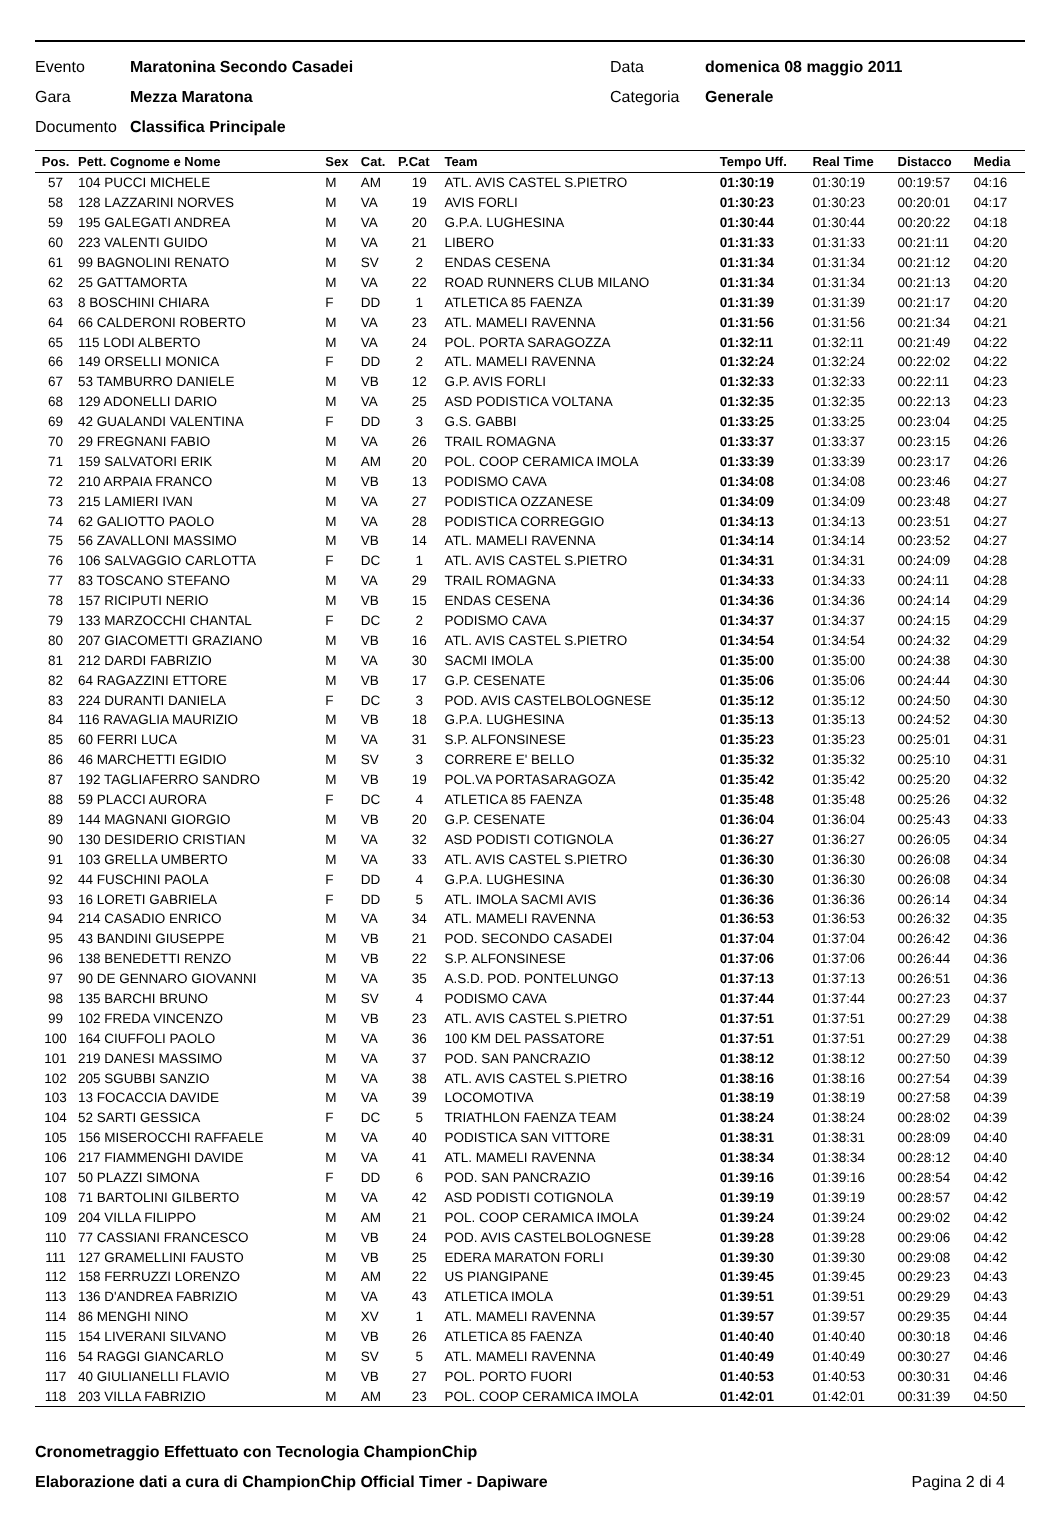Evento Maratonina Secondo Casadei Data domenica 08 maggio 2011
Gara Mezza Maratona Categoria Generale
Documento Classifica Principale
| Pos. | Pett. Cognome e Nome | Sex | Cat. | P.Cat | Team | Tempo Uff. | Real Time | Distacco | Media |
| --- | --- | --- | --- | --- | --- | --- | --- | --- | --- |
| 57 | 104 PUCCI MICHELE | M | AM | 19 | ATL. AVIS CASTEL S.PIETRO | 01:30:19 | 01:30:19 | 00:19:57 | 04:16 |
| 58 | 128 LAZZARINI NORVES | M | VA | 19 | AVIS FORLI | 01:30:23 | 01:30:23 | 00:20:01 | 04:17 |
| 59 | 195 GALEGATI ANDREA | M | VA | 20 | G.P.A. LUGHESINA | 01:30:44 | 01:30:44 | 00:20:22 | 04:18 |
| 60 | 223 VALENTI GUIDO | M | VA | 21 | LIBERO | 01:31:33 | 01:31:33 | 00:21:11 | 04:20 |
| 61 | 99 BAGNOLINI RENATO | M | SV | 2 | ENDAS CESENA | 01:31:34 | 01:31:34 | 00:21:12 | 04:20 |
| 62 | 25 GATTAMORTA | M | VA | 22 | ROAD RUNNERS CLUB MILANO | 01:31:34 | 01:31:34 | 00:21:13 | 04:20 |
| 63 | 8 BOSCHINI CHIARA | F | DD | 1 | ATLETICA 85 FAENZA | 01:31:39 | 01:31:39 | 00:21:17 | 04:20 |
| 64 | 66 CALDERONI ROBERTO | M | VA | 23 | ATL. MAMELI RAVENNA | 01:31:56 | 01:31:56 | 00:21:34 | 04:21 |
| 65 | 115 LODI ALBERTO | M | VA | 24 | POL. PORTA SARAGOZZA | 01:32:11 | 01:32:11 | 00:21:49 | 04:22 |
| 66 | 149 ORSELLI MONICA | F | DD | 2 | ATL. MAMELI RAVENNA | 01:32:24 | 01:32:24 | 00:22:02 | 04:22 |
| 67 | 53 TAMBURRO DANIELE | M | VB | 12 | G.P. AVIS FORLI | 01:32:33 | 01:32:33 | 00:22:11 | 04:23 |
| 68 | 129 ADONELLI DARIO | M | VA | 25 | ASD PODISTICA VOLTANA | 01:32:35 | 01:32:35 | 00:22:13 | 04:23 |
| 69 | 42 GUALANDI VALENTINA | F | DD | 3 | G.S. GABBI | 01:33:25 | 01:33:25 | 00:23:04 | 04:25 |
| 70 | 29 FREGNANI FABIO | M | VA | 26 | TRAIL ROMAGNA | 01:33:37 | 01:33:37 | 00:23:15 | 04:26 |
| 71 | 159 SALVATORI ERIK | M | AM | 20 | POL. COOP CERAMICA IMOLA | 01:33:39 | 01:33:39 | 00:23:17 | 04:26 |
| 72 | 210 ARPAIA FRANCO | M | VB | 13 | PODISMO CAVA | 01:34:08 | 01:34:08 | 00:23:46 | 04:27 |
| 73 | 215 LAMIERI IVAN | M | VA | 27 | PODISTICA OZZANESE | 01:34:09 | 01:34:09 | 00:23:48 | 04:27 |
| 74 | 62 GALIOTTO PAOLO | M | VA | 28 | PODISTICA CORREGGIO | 01:34:13 | 01:34:13 | 00:23:51 | 04:27 |
| 75 | 56 ZAVALLONI MASSIMO | M | VB | 14 | ATL. MAMELI RAVENNA | 01:34:14 | 01:34:14 | 00:23:52 | 04:27 |
| 76 | 106 SALVAGGIO CARLOTTA | F | DC | 1 | ATL. AVIS CASTEL S.PIETRO | 01:34:31 | 01:34:31 | 00:24:09 | 04:28 |
| 77 | 83 TOSCANO STEFANO | M | VA | 29 | TRAIL ROMAGNA | 01:34:33 | 01:34:33 | 00:24:11 | 04:28 |
| 78 | 157 RICIPUTI NERIO | M | VB | 15 | ENDAS CESENA | 01:34:36 | 01:34:36 | 00:24:14 | 04:29 |
| 79 | 133 MARZOCCHI CHANTAL | F | DC | 2 | PODISMO CAVA | 01:34:37 | 01:34:37 | 00:24:15 | 04:29 |
| 80 | 207 GIACOMETTI GRAZIANO | M | VB | 16 | ATL. AVIS CASTEL S.PIETRO | 01:34:54 | 01:34:54 | 00:24:32 | 04:29 |
| 81 | 212 DARDI FABRIZIO | M | VA | 30 | SACMI IMOLA | 01:35:00 | 01:35:00 | 00:24:38 | 04:30 |
| 82 | 64 RAGAZZINI ETTORE | M | VB | 17 | G.P. CESENATE | 01:35:06 | 01:35:06 | 00:24:44 | 04:30 |
| 83 | 224 DURANTI DANIELA | F | DC | 3 | POD. AVIS CASTELBOLOGNESE | 01:35:12 | 01:35:12 | 00:24:50 | 04:30 |
| 84 | 116 RAVAGLIA MAURIZIO | M | VB | 18 | G.P.A. LUGHESINA | 01:35:13 | 01:35:13 | 00:24:52 | 04:30 |
| 85 | 60 FERRI LUCA | M | VA | 31 | S.P. ALFONSINESE | 01:35:23 | 01:35:23 | 00:25:01 | 04:31 |
| 86 | 46 MARCHETTI EGIDIO | M | SV | 3 | CORRERE E' BELLO | 01:35:32 | 01:35:32 | 00:25:10 | 04:31 |
| 87 | 192 TAGLIAFERRO SANDRO | M | VB | 19 | POL.VA PORTASARAGOZA | 01:35:42 | 01:35:42 | 00:25:20 | 04:32 |
| 88 | 59 PLACCI AURORA | F | DC | 4 | ATLETICA 85 FAENZA | 01:35:48 | 01:35:48 | 00:25:26 | 04:32 |
| 89 | 144 MAGNANI GIORGIO | M | VB | 20 | G.P. CESENATE | 01:36:04 | 01:36:04 | 00:25:43 | 04:33 |
| 90 | 130 DESIDERIO CRISTIAN | M | VA | 32 | ASD PODISTI COTIGNOLA | 01:36:27 | 01:36:27 | 00:26:05 | 04:34 |
| 91 | 103 GRELLA UMBERTO | M | VA | 33 | ATL. AVIS CASTEL S.PIETRO | 01:36:30 | 01:36:30 | 00:26:08 | 04:34 |
| 92 | 44 FUSCHINI PAOLA | F | DD | 4 | G.P.A. LUGHESINA | 01:36:30 | 01:36:30 | 00:26:08 | 04:34 |
| 93 | 16 LORETI GABRIELA | F | DD | 5 | ATL. IMOLA SACMI AVIS | 01:36:36 | 01:36:36 | 00:26:14 | 04:34 |
| 94 | 214 CASADIO ENRICO | M | VA | 34 | ATL. MAMELI RAVENNA | 01:36:53 | 01:36:53 | 00:26:32 | 04:35 |
| 95 | 43 BANDINI GIUSEPPE | M | VB | 21 | POD. SECONDO CASADEI | 01:37:04 | 01:37:04 | 00:26:42 | 04:36 |
| 96 | 138 BENEDETTI RENZO | M | VB | 22 | S.P. ALFONSINESE | 01:37:06 | 01:37:06 | 00:26:44 | 04:36 |
| 97 | 90 DE GENNARO GIOVANNI | M | VA | 35 | A.S.D. POD. PONTELUNGO | 01:37:13 | 01:37:13 | 00:26:51 | 04:36 |
| 98 | 135 BARCHI BRUNO | M | SV | 4 | PODISMO CAVA | 01:37:44 | 01:37:44 | 00:27:23 | 04:37 |
| 99 | 102 FREDA VINCENZO | M | VB | 23 | ATL. AVIS CASTEL S.PIETRO | 01:37:51 | 01:37:51 | 00:27:29 | 04:38 |
| 100 | 164 CIUFFOLI PAOLO | M | VA | 36 | 100 KM DEL PASSATORE | 01:37:51 | 01:37:51 | 00:27:29 | 04:38 |
| 101 | 219 DANESI MASSIMO | M | VA | 37 | POD. SAN PANCRAZIO | 01:38:12 | 01:38:12 | 00:27:50 | 04:39 |
| 102 | 205 SGUBBI SANZIO | M | VA | 38 | ATL. AVIS CASTEL S.PIETRO | 01:38:16 | 01:38:16 | 00:27:54 | 04:39 |
| 103 | 13 FOCACCIA DAVIDE | M | VA | 39 | LOCOMOTIVA | 01:38:19 | 01:38:19 | 00:27:58 | 04:39 |
| 104 | 52 SARTI GESSICA | F | DC | 5 | TRIATHLON FAENZA TEAM | 01:38:24 | 01:38:24 | 00:28:02 | 04:39 |
| 105 | 156 MISEROCCHI RAFFAELE | M | VA | 40 | PODISTICA SAN VITTORE | 01:38:31 | 01:38:31 | 00:28:09 | 04:40 |
| 106 | 217 FIAMMENGHI DAVIDE | M | VA | 41 | ATL. MAMELI RAVENNA | 01:38:34 | 01:38:34 | 00:28:12 | 04:40 |
| 107 | 50 PLAZZI SIMONA | F | DD | 6 | POD. SAN PANCRAZIO | 01:39:16 | 01:39:16 | 00:28:54 | 04:42 |
| 108 | 71 BARTOLINI GILBERTO | M | VA | 42 | ASD PODISTI COTIGNOLA | 01:39:19 | 01:39:19 | 00:28:57 | 04:42 |
| 109 | 204 VILLA FILIPPO | M | AM | 21 | POL. COOP CERAMICA IMOLA | 01:39:24 | 01:39:24 | 00:29:02 | 04:42 |
| 110 | 77 CASSIANI FRANCESCO | M | VB | 24 | POD. AVIS CASTELBOLOGNESE | 01:39:28 | 01:39:28 | 00:29:06 | 04:42 |
| 111 | 127 GRAMELLINI FAUSTO | M | VB | 25 | EDERA MARATON FORLI | 01:39:30 | 01:39:30 | 00:29:08 | 04:42 |
| 112 | 158 FERRUZZI LORENZO | M | AM | 22 | US PIANGIPANE | 01:39:45 | 01:39:45 | 00:29:23 | 04:43 |
| 113 | 136 D'ANDREA FABRIZIO | M | VA | 43 | ATLETICA IMOLA | 01:39:51 | 01:39:51 | 00:29:29 | 04:43 |
| 114 | 86 MENGHI NINO | M | XV | 1 | ATL. MAMELI RAVENNA | 01:39:57 | 01:39:57 | 00:29:35 | 04:44 |
| 115 | 154 LIVERANI SILVANO | M | VB | 26 | ATLETICA 85 FAENZA | 01:40:40 | 01:40:40 | 00:30:18 | 04:46 |
| 116 | 54 RAGGI GIANCARLO | M | SV | 5 | ATL. MAMELI RAVENNA | 01:40:49 | 01:40:49 | 00:30:27 | 04:46 |
| 117 | 40 GIULIANELLI FLAVIO | M | VB | 27 | POL. PORTO FUORI | 01:40:53 | 01:40:53 | 00:30:31 | 04:46 |
| 118 | 203 VILLA FABRIZIO | M | AM | 23 | POL. COOP CERAMICA IMOLA | 01:42:01 | 01:42:01 | 00:31:39 | 04:50 |
Cronometraggio Effettuato con Tecnologia ChampionChip
Elaborazione dati a cura di ChampionChip Official Timer - Dapiware Pagina 2 di 4